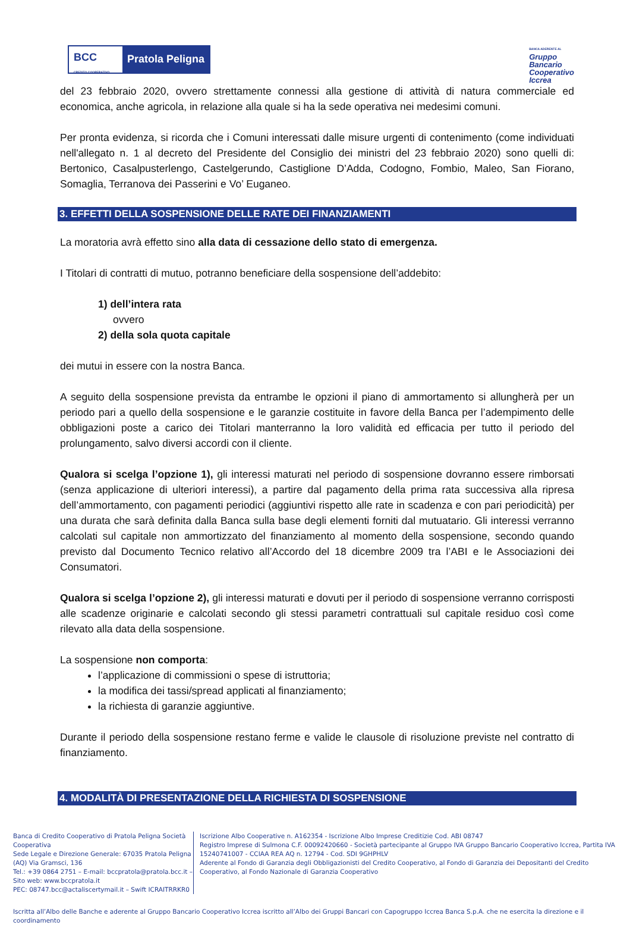BCC
CREDITO COOPERATIVO
Pratola Peligna
BANCA ADERENTE AL
Gruppo
Bancario
Cooperativo
Iccrea
del 23 febbraio 2020, ovvero strettamente connessi alla gestione di attività di natura commerciale ed economica, anche agricola, in relazione alla quale si ha la sede operativa nei medesimi comuni.
Per pronta evidenza, si ricorda che i Comuni interessati dalle misure urgenti di contenimento (come individuati nell'allegato n. 1 al decreto del Presidente del Consiglio dei ministri del 23 febbraio 2020) sono quelli di: Bertonico, Casalpusterlengo, Castelgerundo, Castiglione D’Adda, Codogno, Fombio, Maleo, San Fiorano, Somaglia, Terranova dei Passerini e Vo’ Euganeo.
3. EFFETTI DELLA SOSPENSIONE DELLE RATE DEI FINANZIAMENTI
La moratoria avrà effetto sino alla data di cessazione dello stato di emergenza.
I Titolari di contratti di mutuo, potranno beneficiare della sospensione dell’addebito:
1) dell’intera rata
ovvero
2) della sola quota capitale
dei mutui in essere con la nostra Banca.
A seguito della sospensione prevista da entrambe le opzioni il piano di ammortamento si allungherà per un periodo pari a quello della sospensione e le garanzie costituite in favore della Banca per l’adempimento delle obbligazioni poste a carico dei Titolari manterranno la loro validità ed efficacia per tutto il periodo del prolungamento, salvo diversi accordi con il cliente.
Qualora si scelga l’opzione 1), gli interessi maturati nel periodo di sospensione dovranno essere rimborsati (senza applicazione di ulteriori interessi), a partire dal pagamento della prima rata successiva alla ripresa dell’ammortamento, con pagamenti periodici (aggiuntivi rispetto alle rate in scadenza e con pari periodicità) per una durata che sarà definita dalla Banca sulla base degli elementi forniti dal mutuatario. Gli interessi verranno calcolati sul capitale non ammortizzato del finanziamento al momento della sospensione, secondo quando previsto dal Documento Tecnico relativo all’Accordo del 18 dicembre 2009 tra l’ABI e le Associazioni dei Consumatori.
Qualora si scelga l’opzione 2), gli interessi maturati e dovuti per il periodo di sospensione verranno corrisposti alle scadenze originarie e calcolati secondo gli stessi parametri contrattuali sul capitale residuo così come rilevato alla data della sospensione.
La sospensione non comporta:
l’applicazione di commissioni o spese di istruttoria;
la modifica dei tassi/spread applicati al finanziamento;
la richiesta di garanzie aggiuntive.
Durante il periodo della sospensione restano ferme e valide le clausole di risoluzione previste nel contratto di finanziamento.
4. MODALITÀ DI PRESENTAZIONE DELLA RICHIESTA DI SOSPENSIONE
Banca di Credito Cooperativo di Pratola Peligna Società Cooperativa
Sede Legale e Direzione Generale: 67035 Pratola Peligna (AQ) Via Gramsci, 136
Tel.: +39 0864 2751 – E-mail: bccpratola@pratola.bcc.it – Sito web: www.bccpratola.it
PEC: 08747.bcc@actaliscertymail.it – Swift ICRAITRRKR0
Iscrizione Albo Cooperative n. A162354 - Iscrizione Albo Imprese Creditizie Cod. ABI 08747
Registro Imprese di Sulmona C.F. 00092420660 - Società partecipante al Gruppo IVA Gruppo Bancario Cooperativo Iccrea, Partita IVA 15240741007 - CCIAA REA AQ n. 12794 - Cod. SDI 9GHPHLV
Aderente al Fondo di Garanzia degli Obbligazionisti del Credito Cooperativo, al Fondo di Garanzia dei Depositanti del Credito Cooperativo, al Fondo Nazionale di Garanzia Cooperativo
Iscritta all’Albo delle Banche e aderente al Gruppo Bancario Cooperativo Iccrea iscritto all’Albo dei Gruppi Bancari con Capogruppo Iccrea Banca S.p.A. che ne esercita la direzione e il coordinamento